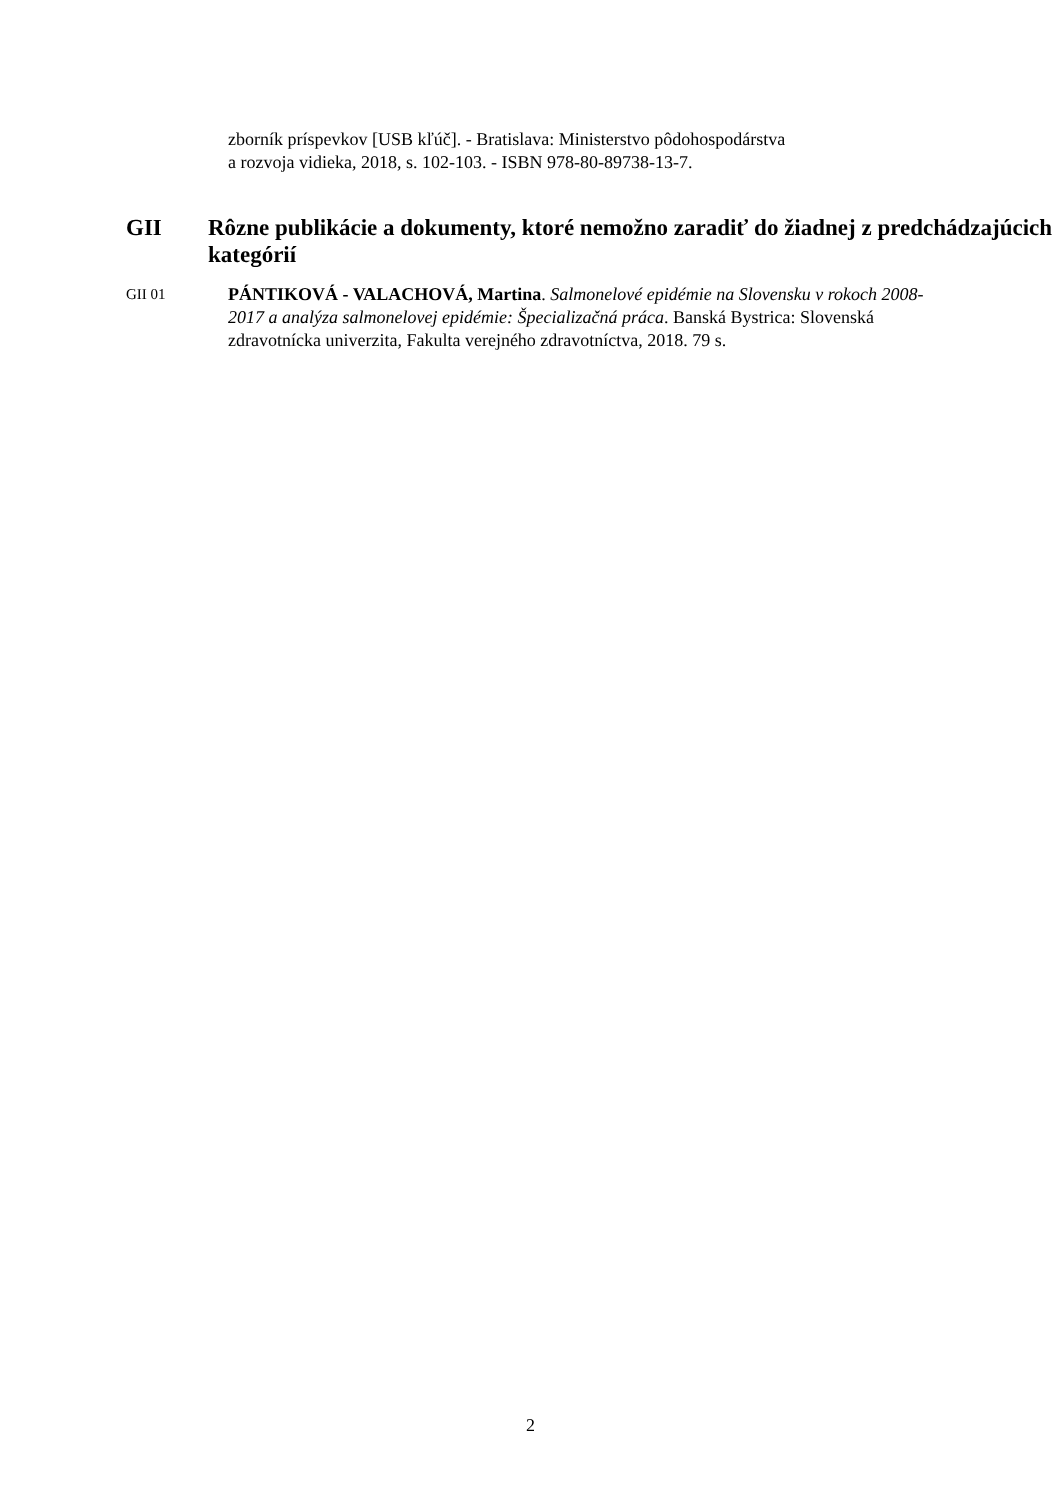zborník príspevkov [USB kľúč]. - Bratislava: Ministerstvo pôdohospodárstva
a rozvoja vidieka, 2018, s. 102-103. - ISBN 978-80-89738-13-7.
GII Rôzne publikácie a dokumenty, ktoré nemožno zaradiť do žiadnej z predchádzajúcich kategórií
GII 01 PÁNTIKOVÁ - VALACHOVÁ, Martina. Salmonelové epidémie na Slovensku v rokoch 2008-2017 a analýza salmonelovej epidémie: Špecializačná práca. Banská Bystrica: Slovenská zdravotnícka univerzita, Fakulta verejného zdravotníctva, 2018. 79 s.
2